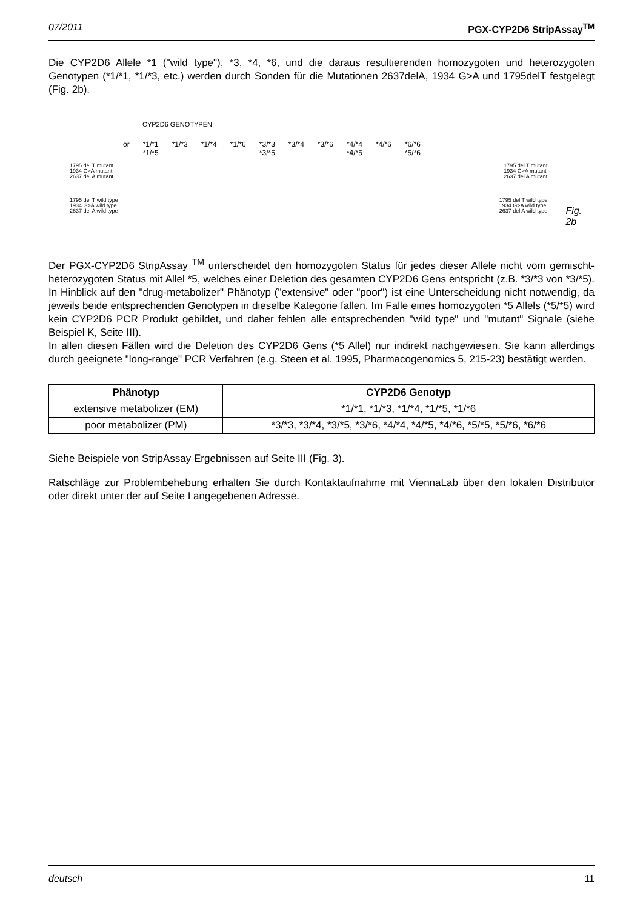07/2011 PGX-CYP2D6 StripAssay<sup>TM</sup>
Die CYP2D6 Allele *1 ("wild type"), *3, *4, *6, und die daraus resultierenden homozygoten und heterozygoten Genotypen (*1/*1, *1/*3, etc.) werden durch Sonden für die Mutationen 2637delA, 1934 G>A und 1795delT festgelegt (Fig. 2b).
CYP2D6 GENOTYPEN:
or *1/*1
*1/*5 *1/*3 *1/*4 *1/*6 *3/*3
*3/*5 *3/*4 *3/*6 *4/*4
*4/*5 *4/*6 *6/*6
*5/*6
1795 del T mutant
1934 G>A mutant
2637 del A mutant 1795 del T mutant
1934 G>A mutant
2637 del A mutant
1795 del T wild type
1934 G>A wild type
2637 del A wild type 1795 del T wild type
1934 G>A wild type
2637 del A wild type
Fig. 2b
Der PGX-CYP2D6 StripAssay <sup>TM</sup> unterscheidet den homozygoten Status für jedes dieser Allele nicht vom gemischt-heterozygoten Status mit Allel *5, welches einer Deletion des gesamten CYP2D6 Gens entspricht (z.B. *3/*3 von *3/*5). In Hinblick auf den "drug-metabolizer" Phänotyp ("extensive" oder "poor") ist eine Unterscheidung nicht notwendig, da jeweils beide entsprechenden Genotypen in dieselbe Kategorie fallen. Im Falle eines homozygoten *5 Allels (*5/*5) wird kein CYP2D6 PCR Produkt gebildet, und daher fehlen alle entsprechenden "wild type" und "mutant" Signale (siehe Beispiel K, Seite III).
In allen diesen Fällen wird die Deletion des CYP2D6 Gens (*5 Allel) nur indirekt nachgewiesen. Sie kann allerdings durch geeignete "long-range" PCR Verfahren (e.g. Steen et al. 1995, Pharmacogenomics 5, 215-23) bestätigt werden.
| Phänotyp | CYP2D6 Genotyp |
| --- | --- |
| extensive metabolizer (EM) | *1/*1, *1/*3, *1/*4, *1/*5, *1/*6 |
| poor metabolizer (PM) | *3/*3, *3/*4, *3/*5, *3/*6, *4/*4, *4/*5, *4/*6, *5/*5, *5/*6, *6/*6 |
Siehe Beispiele von StripAssay Ergebnissen auf Seite III (Fig. 3).
Ratschläge zur Problembehebung erhalten Sie durch Kontaktaufnahme mit ViennaLab über den lokalen Distributor oder direkt unter der auf Seite I angegebenen Adresse.
deutsch 11